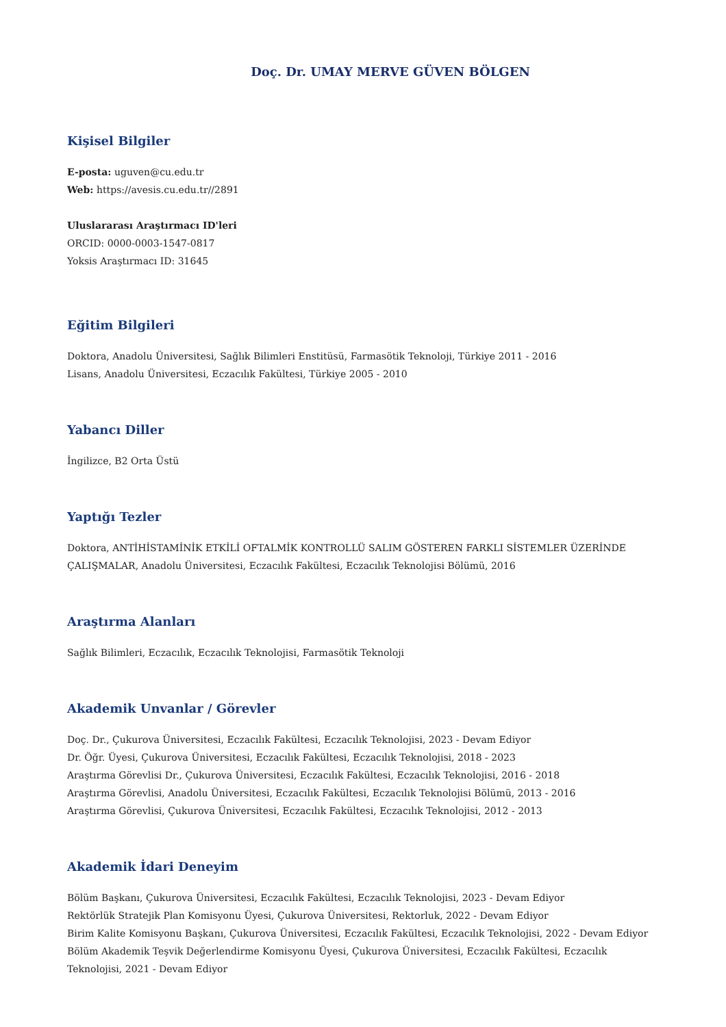Doç. Dr. UMAY MERVE GÜVEN BÖLGEN
Kişisel Bilgiler
E-posta: uguven@cu.edu.tr
Web: https://avesis.cu.edu.tr//2891
Uluslararası Araştırmacı ID'leri
ORCID: 0000-0003-1547-0817
Yoksis Araştırmacı ID: 31645
Eğitim Bilgileri
Doktora, Anadolu Üniversitesi, Sağlık Bilimleri Enstitüsü, Farmasötik Teknoloji, Türkiye 2011 - 2016
Lisans, Anadolu Üniversitesi, Eczacılık Fakültesi, Türkiye 2005 - 2010
Yabancı Diller
İngilizce, B2 Orta Üstü
Yaptığı Tezler
Doktora, ANTİHİSTAMİNİK ETKİLİ OFTALMİK KONTROLLÜ SALIM GÖSTEREN FARKLI SİSTEMLER ÜZERİNDE ÇALIŞMALAR, Anadolu Üniversitesi, Eczacılık Fakültesi, Eczacılık Teknolojisi Bölümü, 2016
Araştırma Alanları
Sağlık Bilimleri, Eczacılık, Eczacılık Teknolojisi, Farmasötik Teknoloji
Akademik Unvanlar / Görevler
Doç. Dr., Çukurova Üniversitesi, Eczacılık Fakültesi, Eczacılık Teknolojisi, 2023 - Devam Ediyor
Dr. Öğr. Üyesi, Çukurova Üniversitesi, Eczacılık Fakültesi, Eczacılık Teknolojisi, 2018 - 2023
Araştırma Görevlisi Dr., Çukurova Üniversitesi, Eczacılık Fakültesi, Eczacılık Teknolojisi, 2016 - 2018
Araştırma Görevlisi, Anadolu Üniversitesi, Eczacılık Fakültesi, Eczacılık Teknolojisi Bölümü, 2013 - 2016
Araştırma Görevlisi, Çukurova Üniversitesi, Eczacılık Fakültesi, Eczacılık Teknolojisi, 2012 - 2013
Akademik İdari Deneyim
Bölüm Başkanı, Çukurova Üniversitesi, Eczacılık Fakültesi, Eczacılık Teknolojisi, 2023 - Devam Ediyor
Rektörlük Stratejik Plan Komisyonu Üyesi, Çukurova Üniversitesi, Rektorluk, 2022 - Devam Ediyor
Birim Kalite Komisyonu Başkanı, Çukurova Üniversitesi, Eczacılık Fakültesi, Eczacılık Teknolojisi, 2022 - Devam Ediyor
Bölüm Akademik Teşvik Değerlendirme Komisyonu Üyesi, Çukurova Üniversitesi, Eczacılık Fakültesi, Eczacılık Teknolojisi, 2021 - Devam Ediyor